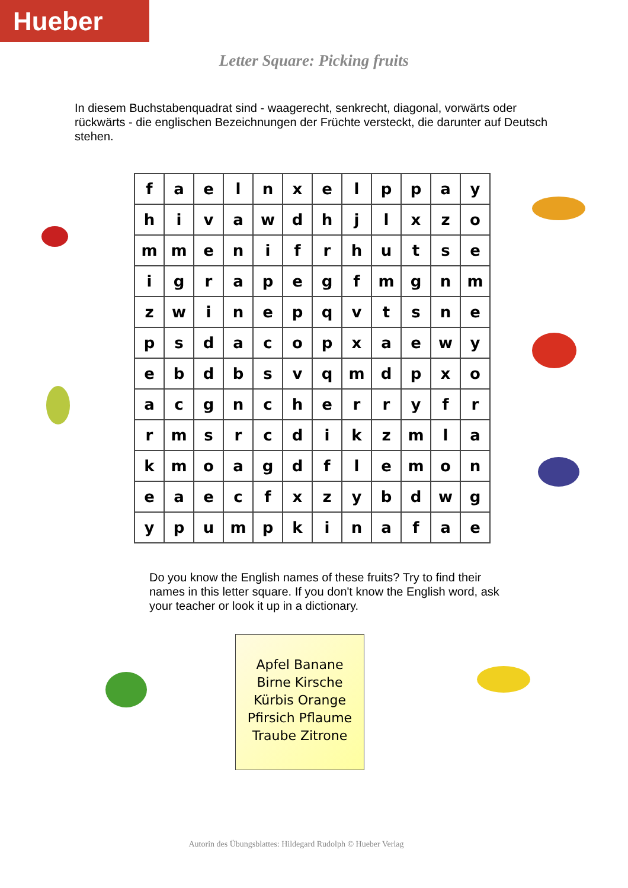Hueber
Letter Square: Picking fruits
In diesem Buchstabenquadrat sind - waagerecht, senkrecht, diagonal, vorwärts oder rückwärts - die englischen Bezeichnungen der Früchte versteckt, die darunter auf Deutsch stehen.
| f | a | e | l | n | x | e | l | p | p | a | y |
| h | i | v | a | w | d | h | j | l | x | z | o |
| m | m | e | n | i | f | r | h | u | t | s | e |
| i | g | r | a | p | e | g | f | m | g | n | m |
| z | w | i | n | e | p | q | v | t | s | n | e |
| p | s | d | a | c | o | p | x | a | e | w | y |
| e | b | d | b | s | v | q | m | d | p | x | o |
| a | c | g | n | c | h | e | r | r | y | f | r |
| r | m | s | r | c | d | i | k | z | m | l | a |
| k | m | o | a | g | d | f | l | e | m | o | n |
| e | a | e | c | f | x | z | y | b | d | w | g |
| y | p | u | m | p | k | i | n | a | f | a | e |
Do you know the English names of these fruits? Try to find their names in this letter square. If you don't know the English word, ask your teacher or look it up in a dictionary.
Apfel Banane
Birne Kirsche
Kürbis Orange
Pfirsich Pflaume
Traube Zitrone
Autorin des Übungsblattes: Hildegard Rudolph © Hueber Verlag